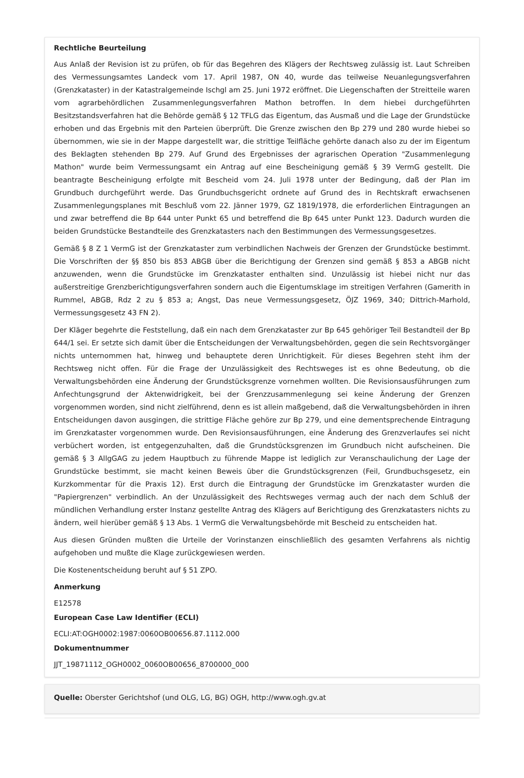Rechtliche Beurteilung
Aus Anlaß der Revision ist zu prüfen, ob für das Begehren des Klägers der Rechtsweg zulässig ist. Laut Schreiben des Vermessungsamtes Landeck vom 17. April 1987, ON 40, wurde das teilweise Neuanlegungsverfahren (Grenzkataster) in der Katastralgemeinde Ischgl am 25. Juni 1972 eröffnet. Die Liegenschaften der Streitteile waren vom agrarbehördlichen Zusammenlegungsverfahren Mathon betroffen. In dem hiebei durchgeführten Besitzstandsverfahren hat die Behörde gemäß § 12 TFLG das Eigentum, das Ausmaß und die Lage der Grundstücke erhoben und das Ergebnis mit den Parteien überprüft. Die Grenze zwischen den Bp 279 und 280 wurde hiebei so übernommen, wie sie in der Mappe dargestellt war, die strittige Teilfläche gehörte danach also zu der im Eigentum des Beklagten stehenden Bp 279. Auf Grund des Ergebnisses der agrarischen Operation "Zusammenlegung Mathon" wurde beim Vermessungsamt ein Antrag auf eine Bescheinigung gemäß § 39 VermG gestellt. Die beantragte Bescheinigung erfolgte mit Bescheid vom 24. Juli 1978 unter der Bedingung, daß der Plan im Grundbuch durchgeführt werde. Das Grundbuchsgericht ordnete auf Grund des in Rechtskraft erwachsenen Zusammenlegungsplanes mit Beschluß vom 22. Jänner 1979, GZ 1819/1978, die erforderlichen Eintragungen an und zwar betreffend die Bp 644 unter Punkt 65 und betreffend die Bp 645 unter Punkt 123. Dadurch wurden die beiden Grundstücke Bestandteile des Grenzkatasters nach den Bestimmungen des Vermessungsgesetzes.
Gemäß § 8 Z 1 VermG ist der Grenzkataster zum verbindlichen Nachweis der Grenzen der Grundstücke bestimmt. Die Vorschriften der §§ 850 bis 853 ABGB über die Berichtigung der Grenzen sind gemäß § 853 a ABGB nicht anzuwenden, wenn die Grundstücke im Grenzkataster enthalten sind. Unzulässig ist hiebei nicht nur das außerstreitige Grenzberichtigungsverfahren sondern auch die Eigentumsklage im streitigen Verfahren (Gamerith in Rummel, ABGB, Rdz 2 zu § 853 a; Angst, Das neue Vermessungsgesetz, ÖJZ 1969, 340; Dittrich-Marhold, Vermessungsgesetz 43 FN 2).
Der Kläger begehrte die Feststellung, daß ein nach dem Grenzkataster zur Bp 645 gehöriger Teil Bestandteil der Bp 644/1 sei. Er setzte sich damit über die Entscheidungen der Verwaltungsbehörden, gegen die sein Rechtsvorgänger nichts unternommen hat, hinweg und behauptete deren Unrichtigkeit. Für dieses Begehren steht ihm der Rechtsweg nicht offen. Für die Frage der Unzulässigkeit des Rechtsweges ist es ohne Bedeutung, ob die Verwaltungsbehörden eine Änderung der Grundstücksgrenze vornehmen wollten. Die Revisionsausführungen zum Anfechtungsgrund der Aktenwidrigkeit, bei der Grenzzusammenlegung sei keine Änderung der Grenzen vorgenommen worden, sind nicht zielführend, denn es ist allein maßgebend, daß die Verwaltungsbehörden in ihren Entscheidungen davon ausgingen, die strittige Fläche gehöre zur Bp 279, und eine dementsprechende Eintragung im Grenzkataster vorgenommen wurde. Den Revisionsausführungen, eine Änderung des Grenzverlaufes sei nicht verbüchert worden, ist entgegenzuhalten, daß die Grundstücksgrenzen im Grundbuch nicht aufscheinen. Die gemäß § 3 AllgGAG zu jedem Hauptbuch zu führende Mappe ist lediglich zur Veranschaulichung der Lage der Grundstücke bestimmt, sie macht keinen Beweis über die Grundstücksgrenzen (Feil, Grundbuchsgesetz, ein Kurzkommentar für die Praxis 12). Erst durch die Eintragung der Grundstücke im Grenzkataster wurden die "Papiergrenzen" verbindlich. An der Unzulässigkeit des Rechtsweges vermag auch der nach dem Schluß der mündlichen Verhandlung erster Instanz gestellte Antrag des Klägers auf Berichtigung des Grenzkatasters nichts zu ändern, weil hierüber gemäß § 13 Abs. 1 VermG die Verwaltungsbehörde mit Bescheid zu entscheiden hat.
Aus diesen Gründen mußten die Urteile der Vorinstanzen einschließlich des gesamten Verfahrens als nichtig aufgehoben und mußte die Klage zurückgewiesen werden.
Die Kostenentscheidung beruht auf § 51 ZPO.
Anmerkung
E12578
European Case Law Identifier (ECLI)
ECLI:AT:OGH0002:1987:0060OB00656.87.1112.000
Dokumentnummer
JJT_19871112_OGH0002_0060OB00656_8700000_000
Quelle: Oberster Gerichtshof (und OLG, LG, BG) OGH, http://www.ogh.gv.at